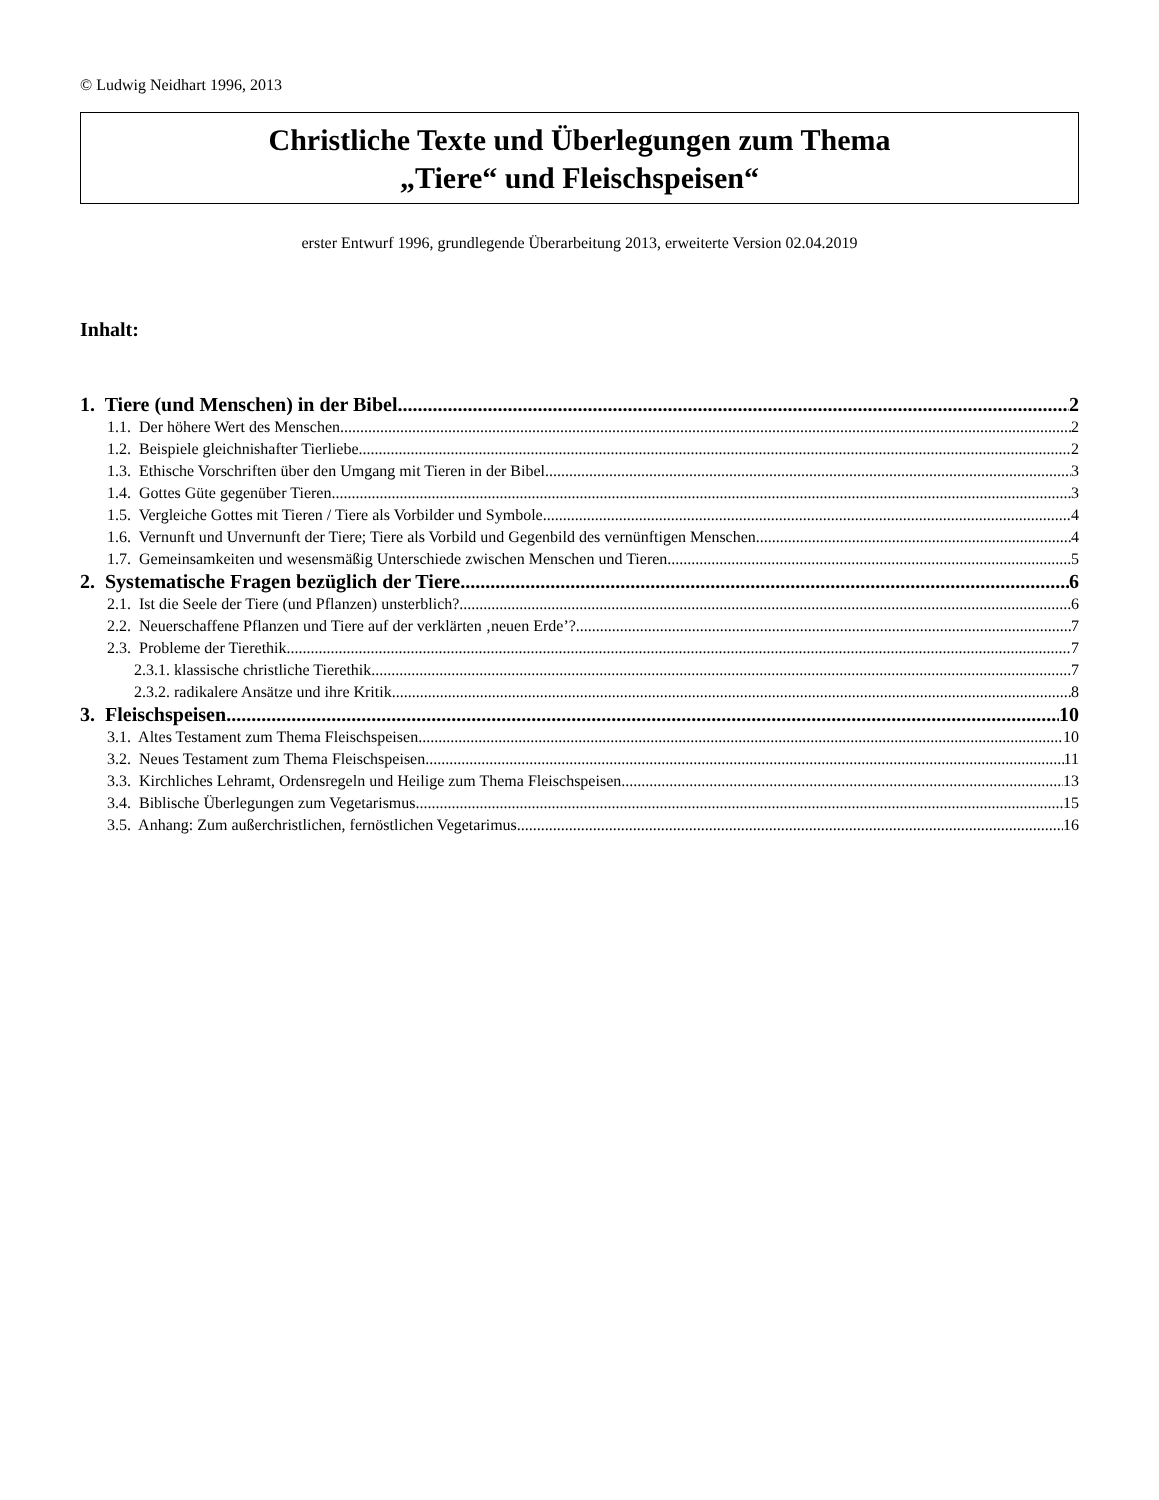© Ludwig Neidhart 1996, 2013
Christliche Texte und Überlegungen zum Thema
„Tiere“ und Fleischspeisen“
erster Entwurf 1996, grundlegende Überarbeitung 2013, erweiterte Version 02.04.2019
Inhalt:
1. Tiere (und Menschen) in der Bibel 2
1.1. Der höhere Wert des Menschen 2
1.2. Beispiele gleichnishafter Tierliebe 2
1.3. Ethische Vorschriften über den Umgang mit Tieren in der Bibel 3
1.4. Gottes Güte gegenüber Tieren 3
1.5. Vergleiche Gottes mit Tieren / Tiere als Vorbilder und Symbole 4
1.6. Vernunft und Unvernunft der Tiere; Tiere als Vorbild und Gegenbild des vernünftigen Menschen 4
1.7. Gemeinsamkeiten und wesensmäßig Unterschiede zwischen Menschen und Tieren 5
2. Systematische Fragen bezüglich der Tiere 6
2.1. Ist die Seele der Tiere (und Pflanzen) unsterblich? 6
2.2. Neuerschaffene Pflanzen und Tiere auf der verklärten ‚neuen Erde’? 7
2.3. Probleme der Tierethik 7
2.3.1. klassische christliche Tierethik 7
2.3.2. radikalere Ansätze und ihre Kritik 8
3. Fleischspeisen 10
3.1. Altes Testament zum Thema Fleischspeisen 10
3.2. Neues Testament zum Thema Fleischspeisen 11
3.3. Kirchliches Lehramt, Ordensregeln und Heilige zum Thema Fleischspeisen 13
3.4. Biblische Überlegungen zum Vegetarismus 15
3.5. Anhang: Zum außerchristlichen, fernöstlichen Vegetarimus 16